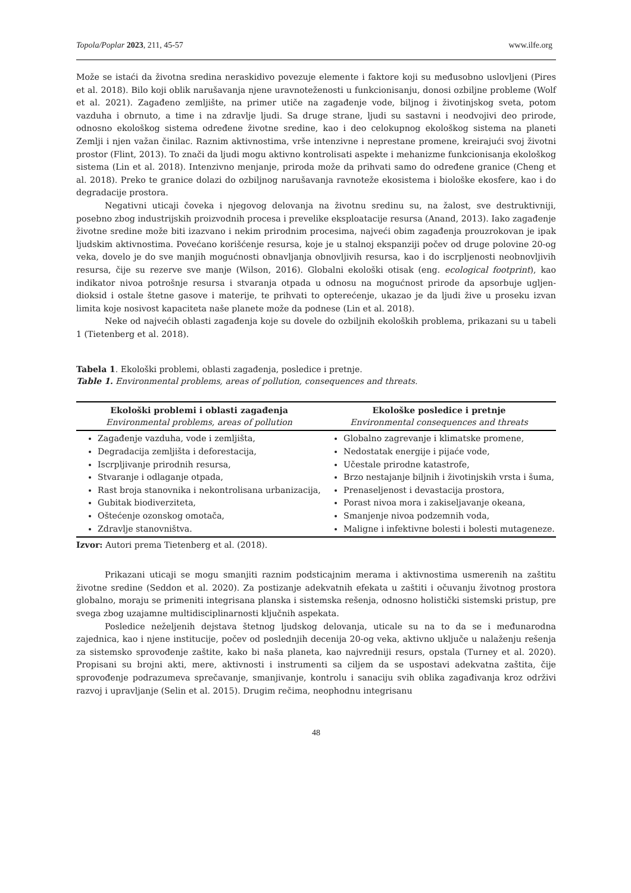Topola/Poplar 2023, 211, 45-57 www.ilfe.org
Može se istaći da životna sredina neraskidivo povezuje elemente i faktore koji su međusobno uslovljeni (Pires et al. 2018). Bilo koji oblik narušavanja njene uravnoteženosti u funkcionisanju, donosi ozbiljne probleme (Wolf et al. 2021). Zagađeno zemljište, na primer utiče na zagađenje vode, biljnog i životinjskog sveta, potom vazduha i obrnuto, a time i na zdravlje ljudi. Sa druge strane, ljudi su sastavni i neodvojivi deo prirode, odnosno ekološkog sistema određene životne sredine, kao i deo celokupnog ekološkog sistema na planeti Zemlji i njen važan činilac. Raznim aktivnostima, vrše intenzivne i neprestane promene, kreirajući svoj životni prostor (Flint, 2013). To znači da ljudi mogu aktivno kontrolisati aspekte i mehanizme funkcionisanja ekološkog sistema (Lin et al. 2018). Intenzivno menjanje, priroda može da prihvati samo do određene granice (Cheng et al. 2018). Preko te granice dolazi do ozbiljnog narušavanja ravnoteže ekosistema i biološke ekosfere, kao i do degradacije prostora.
Negativni uticaji čoveka i njegovog delovanja na životnu sredinu su, na žalost, sve destruktivniji, posebno zbog industrijskih proizvodnih procesa i prevelike eksploatacije resursa (Anand, 2013). Iako zagađenje životne sredine može biti izazvano i nekim prirodnim procesima, najveći obim zagađenja prouzrokovan je ipak ljudskim aktivnostima. Povećano korišćenje resursa, koje je u stalnoj ekspanziji počev od druge polovine 20-og veka, dovelo je do sve manjih mogućnosti obnavljanja obnovljivih resursa, kao i do iscrpljenosti neobnovljivih resursa, čije su rezerve sve manje (Wilson, 2016). Globalni ekološki otisak (eng. ecological footprint), kao indikator nivoa potrošnje resursa i stvaranja otpada u odnosu na mogućnost prirode da apsorbuje ugljen-dioksid i ostale štetne gasove i materije, te prihvati to opterećenje, ukazao je da ljudi žive u proseku izvan limita koje nosivost kapaciteta naše planete može da podnese (Lin et al. 2018).
Neke od najvećih oblasti zagađenja koje su dovele do ozbiljnih ekoloških problema, prikazani su u tabeli 1 (Tietenberg et al. 2018).
Tabela 1. Ekološki problemi, oblasti zagađenja, posledice i pretnje.
Table 1. Environmental problems, areas of pollution, consequences and threats.
| Ekološki problemi i oblasti zagađenja Environmental problems, areas of pollution | Ekološke posledice i pretnje Environmental consequences and threats |
| --- | --- |
| Zagađenje vazduha, vode i zemljišta, Degradacija zemljišta i deforestacija, Iscrpljivanje prirodnih resursa, Stvaranje i odlaganje otpada, Rast broja stanovnika i nekontrolisana urbanizacija, Gubitak biodiverziteta, Oštećenje ozonskog omotača, Zdravlje stanovništva. | Globalno zagrevanje i klimatske promene, Nedostatak energije i pijaće vode, Učestale prirodne katastrofe, Brzo nestajanje biljnih i životinjskih vrsta i šuma, Prenaseljenost i devastacija prostora, Porast nivoa mora i zakiseljavanje okeana, Smanjenje nivoa podzemnih voda, Maligne i infektivne bolesti i bolesti mutageneze. |
Izvor: Autori prema Tietenberg et al. (2018).
Prikazani uticaji se mogu smanjiti raznim podsticajnim merama i aktivnostima usmerenih na zaštitu životne sredine (Seddon et al. 2020). Za postizanje adekvatnih efekata u zaštiti i očuvanju životnog prostora globalno, moraju se primeniti integrisana planska i sistemska rešenja, odnosno holistički sistemski pristup, pre svega zbog uzajamne multidisciplinarnosti ključnih aspekata.
Posledice neželjenih dejstava štetnog ljudskog delovanja, uticale su na to da se i međunarodna zajednica, kao i njene institucije, počev od poslednjih decenija 20-og veka, aktivno uključe u nalaženju rešenja za sistemsko sprovođenje zaštite, kako bi naša planeta, kao najvredniji resurs, opstala (Turney et al. 2020). Propisani su brojni akti, mere, aktivnosti i instrumenti sa ciljem da se uspostavi adekvatna zaštita, čije sprovođenje podrazumeva sprečavanje, smanjivanje, kontrolu i sanaciju svih oblika zagađivanja kroz održivi razvoj i upravljanje (Selin et al. 2015). Drugim rečima, neophodnu integrisanu
48